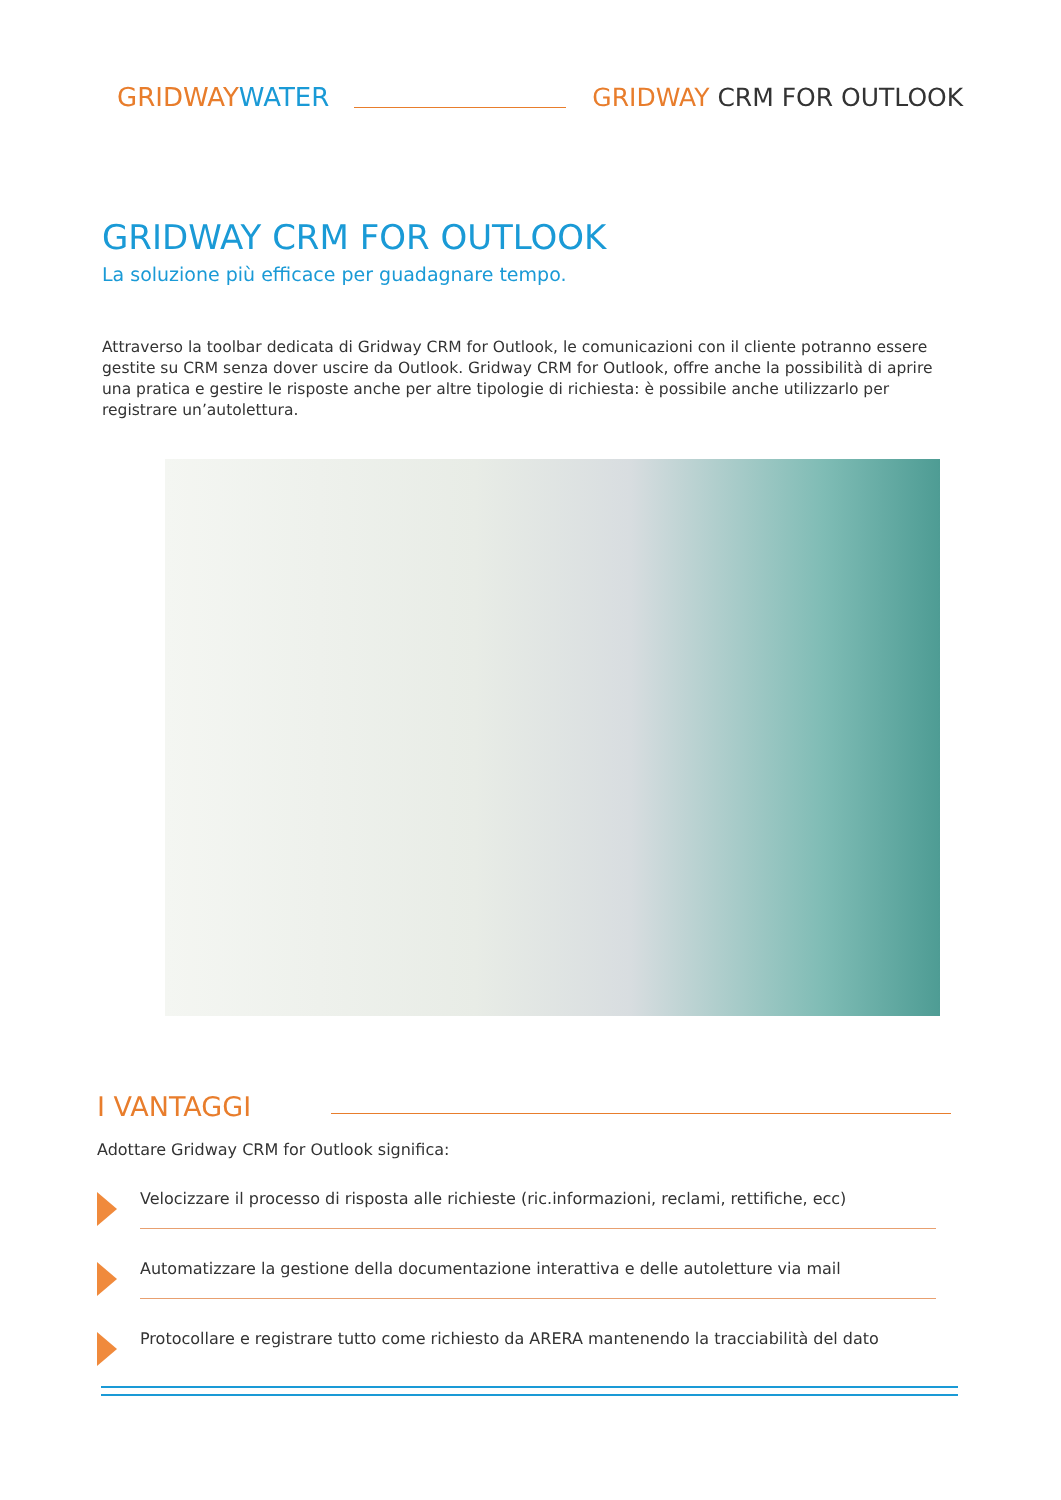GRIDWAYWATER
GRIDWAY CRM FOR OUTLOOK
GRIDWAY CRM FOR OUTLOOK
La soluzione più efficace per guadagnare tempo.
Attraverso la toolbar dedicata di Gridway CRM for Outlook, le comunicazioni con il cliente potranno essere gestite su CRM senza dover uscire da Outlook. Gridway CRM for Outlook, offre anche la possibilità di aprire una pratica e gestire le risposte anche per altre tipologie di richiesta: è possibile anche utilizzarlo per registrare un’autolettura.
I VANTAGGI
Adottare Gridway CRM for Outlook significa:
Velocizzare il processo di risposta alle richieste (ric.informazioni, reclami, rettifiche, ecc)
Automatizzare la gestione della documentazione interattiva e delle autoletture via mail
Protocollare e registrare tutto come richiesto da ARERA mantenendo la tracciabilità del dato